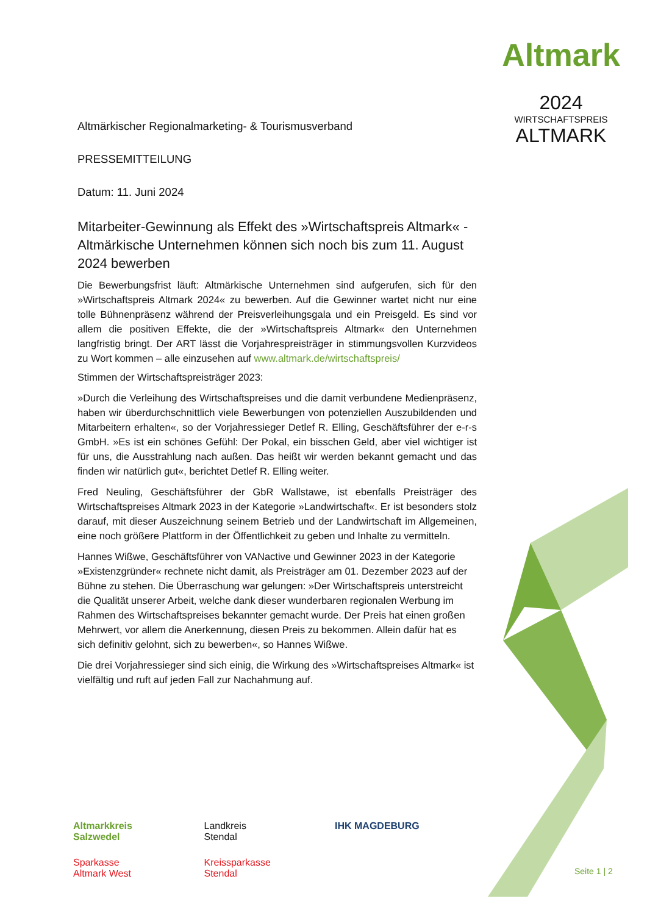Altmark
2024
WIRTSCHAFTSPREIS
ALTMARK
Altmärkischer Regionalmarketing- & Tourismusverband
PRESSEMITTEILUNG
Datum: 11. Juni 2024
Mitarbeiter-Gewinnung als Effekt des »Wirtschaftspreis Altmark« - Altmärkische Unternehmen können sich noch bis zum 11. August 2024 bewerben
Die Bewerbungsfrist läuft: Altmärkische Unternehmen sind aufgerufen, sich für den »Wirtschaftspreis Altmark 2024« zu bewerben. Auf die Gewinner wartet nicht nur eine tolle Bühnenpräsenz während der Preisverleihungsgala und ein Preisgeld. Es sind vor allem die positiven Effekte, die der »Wirtschaftspreis Altmark« den Unternehmen langfristig bringt. Der ART lässt die Vorjahrespreisträger in stimmungsvollen Kurzvideos zu Wort kommen – alle einzusehen auf www.altmark.de/wirtschaftspreis/
Stimmen der Wirtschaftspreisträger 2023:
»Durch die Verleihung des Wirtschaftspreises und die damit verbundene Medienpräsenz, haben wir überdurchschnittlich viele Bewerbungen von potenziellen Auszubildenden und Mitarbeitern erhalten«, so der Vorjahressieger Detlef R. Elling, Geschäftsführer der e-r-s GmbH. »Es ist ein schönes Gefühl: Der Pokal, ein bisschen Geld, aber viel wichtiger ist für uns, die Ausstrahlung nach außen. Das heißt wir werden bekannt gemacht und das finden wir natürlich gut«, berichtet Detlef R. Elling weiter.
Fred Neuling, Geschäftsführer der GbR Wallstawe, ist ebenfalls Preisträger des Wirtschaftspreises Altmark 2023 in der Kategorie »Landwirtschaft«. Er ist besonders stolz darauf, mit dieser Auszeichnung seinem Betrieb und der Landwirtschaft im Allgemeinen, eine noch größere Plattform in der Öffentlichkeit zu geben und Inhalte zu vermitteln.
Hannes Wißwe, Geschäftsführer von VANactive und Gewinner 2023 in der Kategorie »Existenzgründer« rechnete nicht damit, als Preisträger am 01. Dezember 2023 auf der Bühne zu stehen. Die Überraschung war gelungen: »Der Wirtschaftspreis unterstreicht die Qualität unserer Arbeit, welche dank dieser wunderbaren regionalen Werbung im Rahmen des Wirtschaftspreises bekannter gemacht wurde. Der Preis hat einen großen Mehrwert, vor allem die Anerkennung, diesen Preis zu bekommen. Allein dafür hat es sich definitiv gelohnt, sich zu bewerben«, so Hannes Wißwe.
Die drei Vorjahressieger sind sich einig, die Wirkung des »Wirtschaftspreises Altmark« ist vielfältig und ruft auf jeden Fall zur Nachahmung auf.
Altmarkkreis
Salzwedel
Landkreis
Stendal
IHK MAGDEBURG
Sparkasse
Altmark West
Kreissparkasse
Stendal
Seite 1 | 2